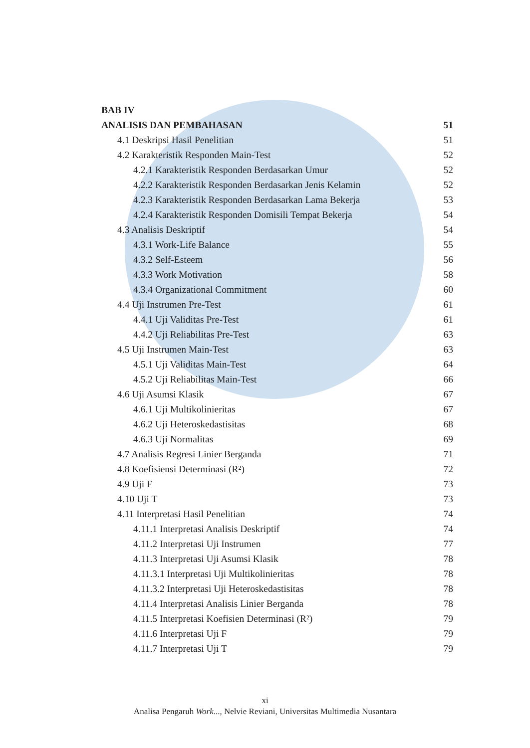BAB IV
ANALISIS DAN PEMBAHASAN 51
4.1 Deskripsi Hasil Penelitian 51
4.2 Karakteristik Responden Main-Test 52
4.2.1 Karakteristik Responden Berdasarkan Umur 52
4.2.2 Karakteristik Responden Berdasarkan Jenis Kelamin 52
4.2.3 Karakteristik Responden Berdasarkan Lama Bekerja 53
4.2.4 Karakteristik Responden Domisili Tempat Bekerja 54
4.3 Analisis Deskriptif 54
4.3.1 Work-Life Balance 55
4.3.2 Self-Esteem 56
4.3.3 Work Motivation 58
4.3.4 Organizational Commitment 60
4.4 Uji Instrumen Pre-Test 61
4.4.1 Uji Validitas Pre-Test 61
4.4.2 Uji Reliabilitas Pre-Test 63
4.5 Uji Instrumen Main-Test 63
4.5.1 Uji Validitas Main-Test 64
4.5.2 Uji Reliabilitas Main-Test 66
4.6 Uji Asumsi Klasik 67
4.6.1 Uji Multikolinieritas 67
4.6.2 Uji Heteroskedastisitas 68
4.6.3 Uji Normalitas 69
4.7 Analisis Regresi Linier Berganda 71
4.8 Koefisiensi Determinasi (R²) 72
4.9 Uji F 73
4.10 Uji T 73
4.11 Interpretasi Hasil Penelitian 74
4.11.1 Interpretasi Analisis Deskriptif 74
4.11.2 Interpretasi Uji Instrumen 77
4.11.3 Interpretasi Uji Asumsi Klasik 78
4.11.3.1 Interpretasi Uji Multikolinieritas 78
4.11.3.2 Interpretasi Uji Heteroskedastisitas 78
4.11.4 Interpretasi Analisis Linier Berganda 78
4.11.5 Interpretasi Koefisien Determinasi (R²) 79
4.11.6 Interpretasi Uji F 79
4.11.7 Interpretasi Uji T 79
xi
Analisa Pengaruh Work..., Nelvie Reviani, Universitas Multimedia Nusantara